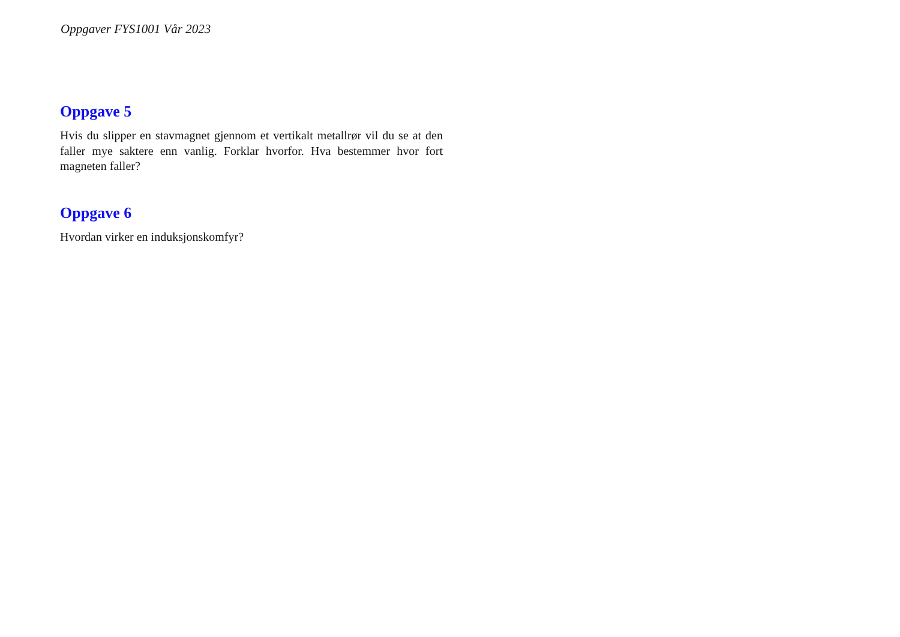Oppgaver FYS1001 Vår 2023
Oppgave 5
Hvis du slipper en stavmagnet gjennom et vertikalt metallrør vil du se at den faller mye saktere enn vanlig. Forklar hvorfor. Hva bestemmer hvor fort magneten faller?
Oppgave 6
Hvordan virker en induksjonskomfyr?